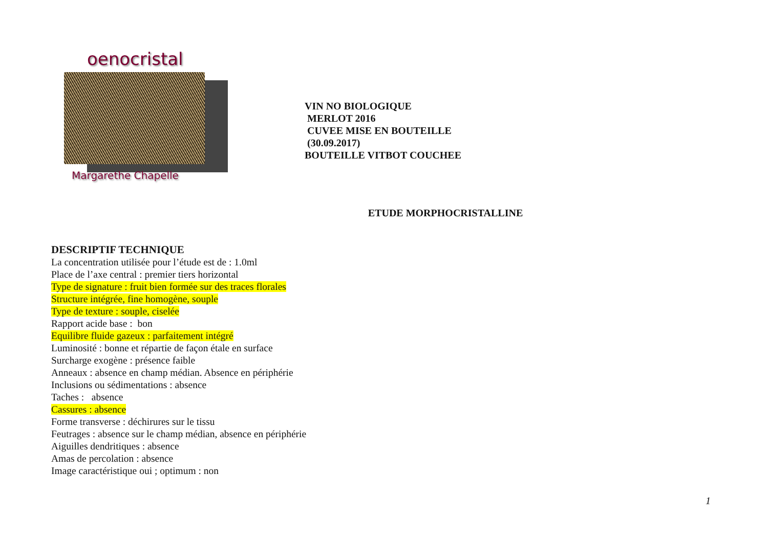oenocristal
Margarethe Chapelle
VIN NO BIOLOGIQUE
MERLOT 2016
CUVEE MISE EN BOUTEILLE
(30.09.2017)
BOUTEILLE VITBOT COUCHEE
ETUDE MORPHOCRISTALLINE
DESCRIPTIF TECHNIQUE
La concentration utilisée pour l’étude est de : 1.0ml
Place de l’axe central : premier tiers horizontal
Type de signature : fruit bien formée sur des traces florales
Structure intégrée, fine homogène, souple
Type de texture : souple, ciselée
Rapport acide base : bon
Equilibre fluide gazeux : parfaitement intégré
Luminosité : bonne et répartie de façon étale en surface
Surcharge exogène : présence faible
Anneaux : absence en champ médian. Absence en périphérie
Inclusions ou sédimentations : absence
Taches : absence
Cassures : absence
Forme transverse : déchirures sur le tissu
Feutrages : absence sur le champ médian, absence en périphérie
Aiguilles dendritiques : absence
Amas de percolation : absence
Image caractéristique oui ; optimum : non
1